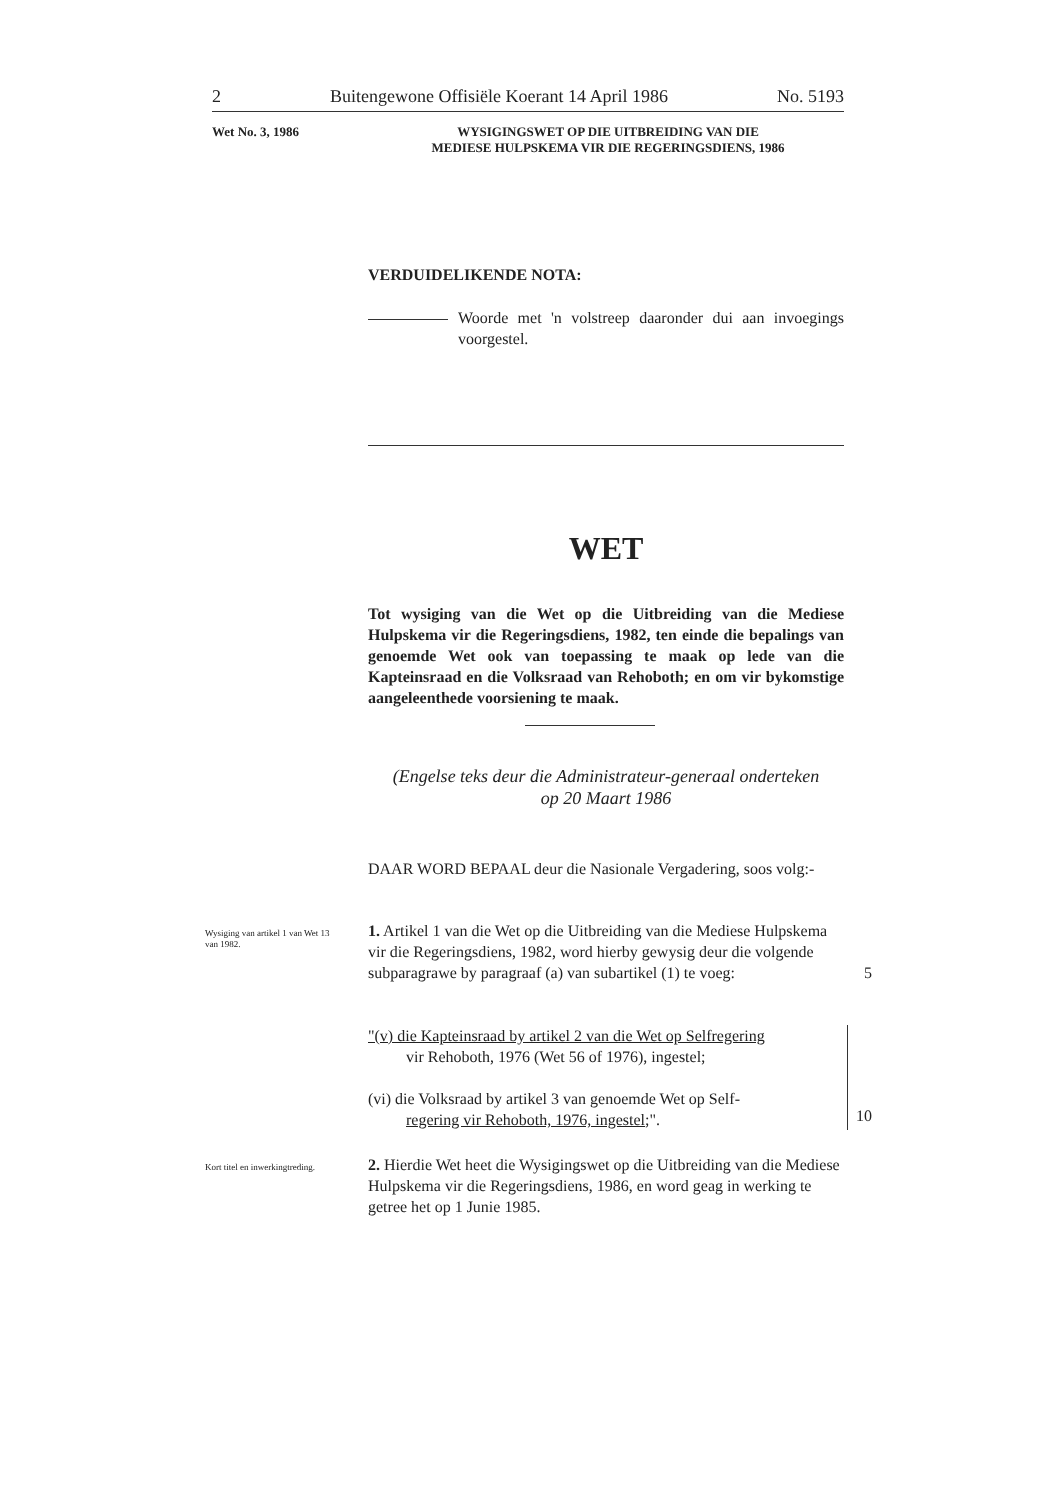2 Buitengewone Offisiële Koerant 14 April 1986 No. 5193
Wet No. 3, 1986 WYSIGINGSWET OP DIE UITBREIDING VAN DIE
MEDIESE HULPSKEMA VIR DIE REGERINGSDIENS, 1986
VERDUIDELIKENDE NOTA:
Woorde met 'n volstreep daaronder dui aan invoegings voorgestel.
WET
Tot wysiging van die Wet op die Uitbreiding van die Mediese Hulpskema vir die Regeringsdiens, 1982, ten einde die bepalings van genoemde Wet ook van toepassing te maak op lede van die Kapteinsraad en die Volksraad van Rehoboth; en om vir bykomstige aangeleenthede voorsiening te maak.
(Engelse teks deur die Administrateur-generaal onderteken
op 20 Maart 1986
DAAR WORD BEPAAL deur die Nasionale Vergadering, soos volg:-
Wysiging van artikel 1 van Wet 13 van 1982.
1. Artikel 1 van die Wet op die Uitbreiding van die Mediese Hulpskema vir die Regeringsdiens, 1982, word hierby gewysig deur die volgende subparagrawe by paragraaf (a) van subartikel (1) te voeg:
5
"(v) die Kapteinsraad by artikel 2 van die Wet op Selfregering
vir Rehoboth, 1976 (Wet 56 of 1976), ingestel;
(vi) die Volksraad by artikel 3 van genoemde Wet op Self-
regering vir Rehoboth, 1976, ingestel;".
10
Kort titel en inwerkingtreding.
2. Hierdie Wet heet die Wysigingswet op die Uitbreiding van die Mediese Hulpskema vir die Regeringsdiens, 1986, en word geag in werking te getree het op 1 Junie 1985.